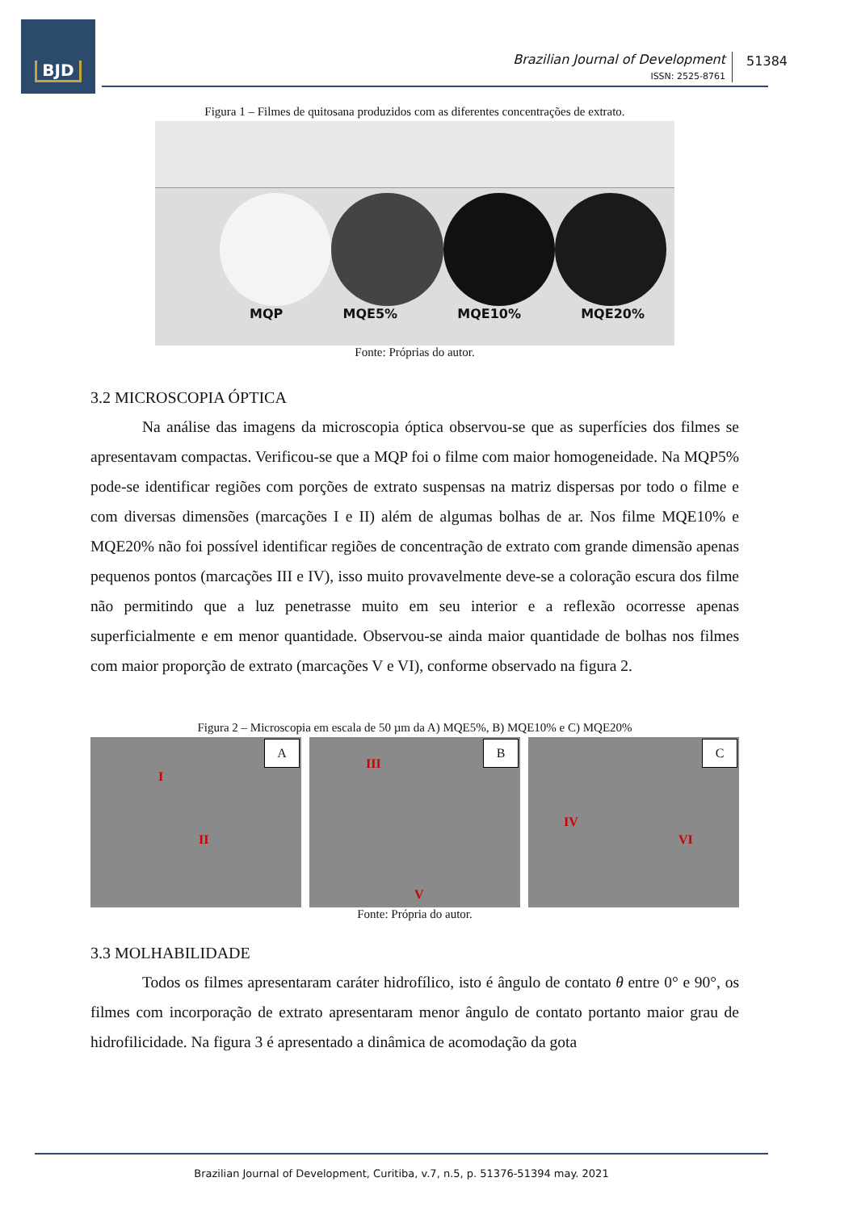BJD
Brazilian Journal of Development
ISSN: 2525-8761
51384
Figura 1 – Filmes de quitosana produzidos com as diferentes concentrações de extrato.
MQP MQE5% MQE10% MQE20%
Fonte: Próprias do autor.
3.2 MICROSCOPIA ÓPTICA
Na análise das imagens da microscopia óptica observou-se que as superfícies dos filmes se apresentavam compactas. Verificou-se que a MQP foi o filme com maior homogeneidade. Na MQP5% pode-se identificar regiões com porções de extrato suspensas na matriz dispersas por todo o filme e com diversas dimensões (marcações I e II) além de algumas bolhas de ar. Nos filme MQE10% e MQE20% não foi possível identificar regiões de concentração de extrato com grande dimensão apenas pequenos pontos (marcações III e IV), isso muito provavelmente deve-se a coloração escura dos filme não permitindo que a luz penetrasse muito em seu interior e a reflexão ocorresse apenas superficialmente e em menor quantidade. Observou-se ainda maior quantidade de bolhas nos filmes com maior proporção de extrato (marcações V e VI), conforme observado na figura 2.
Figura 2 – Microscopia em escala de 50 µm da A) MQE5%, B) MQE10% e C) MQE20%
A
I
II
B
III
V
C
IV
VI
Fonte: Própria do autor.
3.3 MOLHABILIDADE
Todos os filmes apresentaram caráter hidrofílico, isto é ângulo de contato θ entre 0° e 90°, os filmes com incorporação de extrato apresentaram menor ângulo de contato portanto maior grau de hidrofilicidade. Na figura 3 é apresentado a dinâmica de acomodação da gota
Brazilian Journal of Development, Curitiba, v.7, n.5, p. 51376-51394 may. 2021